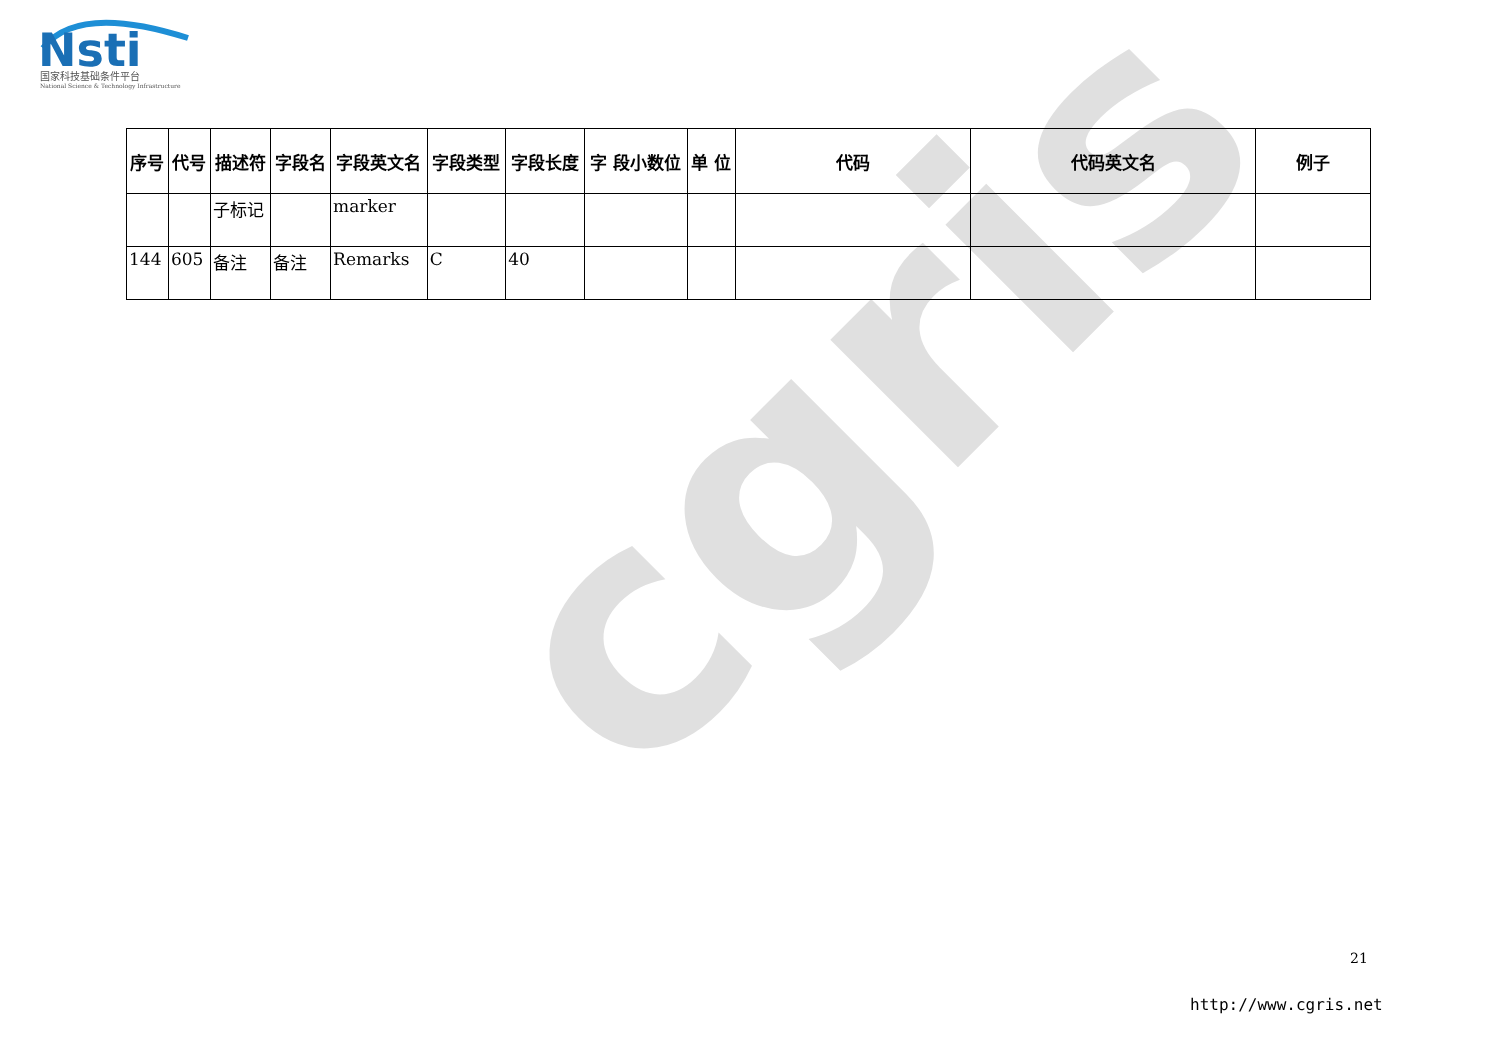cgris
Nsti
国家科技基础条件平台
National Science & Technology Infrastructure
| 序号 | 代号 | 描述符 | 字段名 | 字段英文名 | 字段类型 | 字段长度 | 字 段小数位 | 单 位 | 代码 | 代码英文名 | 例子 |
| --- | --- | --- | --- | --- | --- | --- | --- | --- | --- | --- | --- |
| | | 子标记 | | marker | | | | | | | |
| 144 | 605 | 备注 | 备注 | Remarks | C | 40 | | | | | |
21
http://www.cgris.net